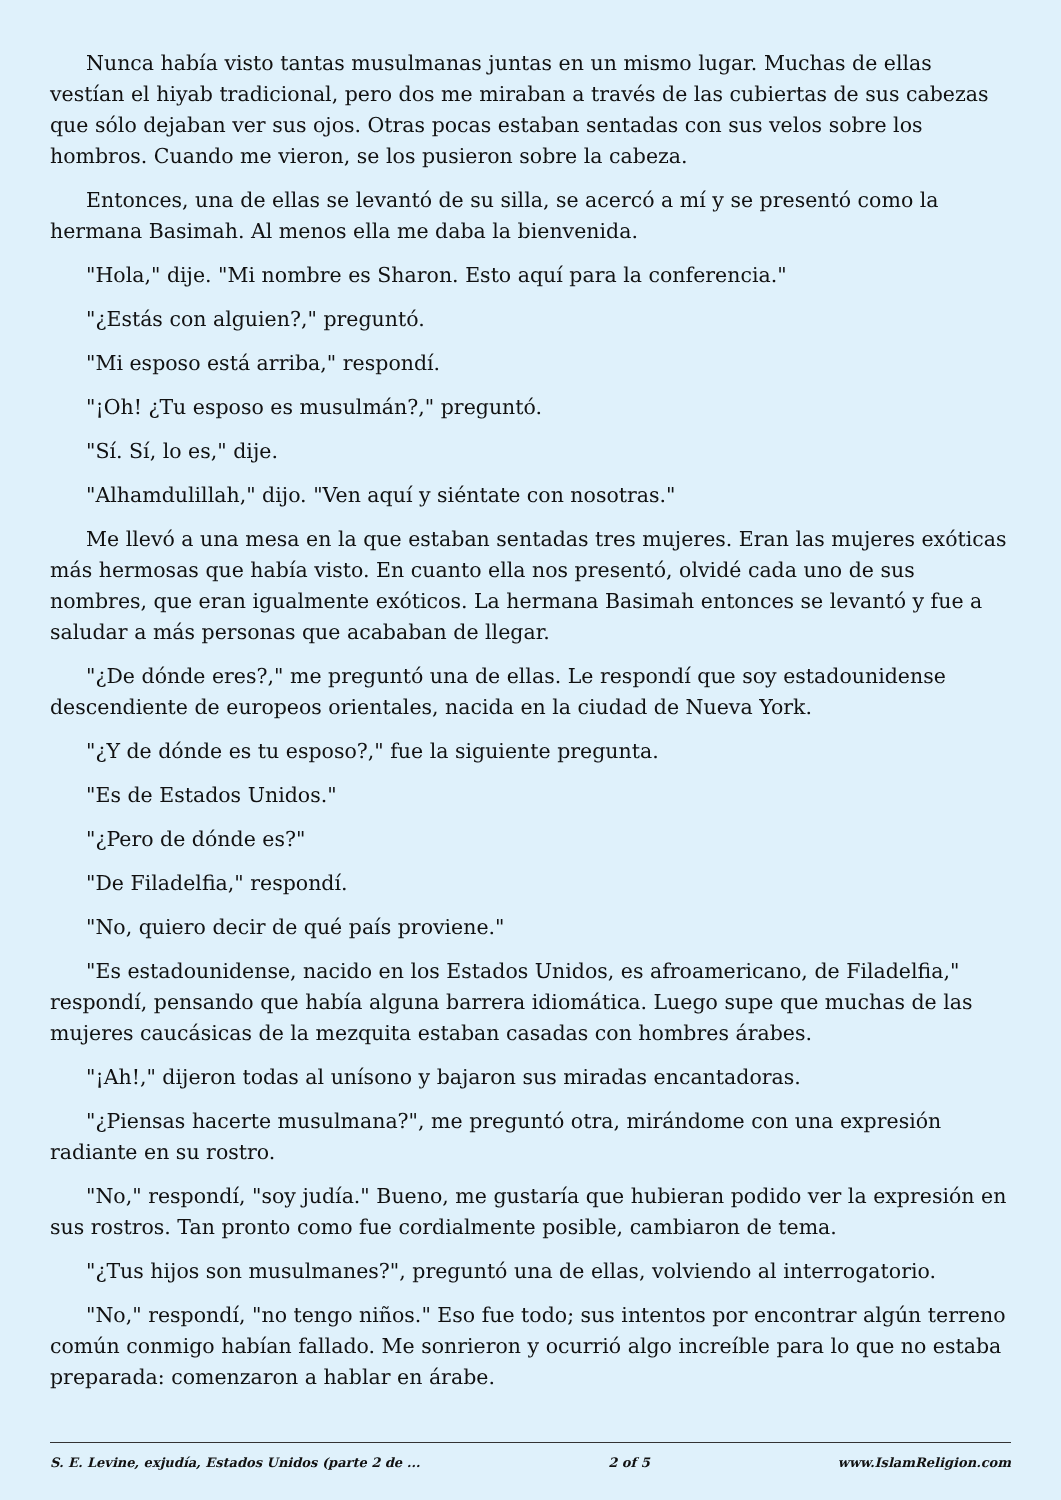Nunca había visto tantas musulmanas juntas en un mismo lugar. Muchas de ellas vestían el hiyab tradicional, pero dos me miraban a través de las cubiertas de sus cabezas que sólo dejaban ver sus ojos. Otras pocas estaban sentadas con sus velos sobre los hombros. Cuando me vieron, se los pusieron sobre la cabeza.
Entonces, una de ellas se levantó de su silla, se acercó a mí y se presentó como la hermana Basimah. Al menos ella me daba la bienvenida.
"Hola," dije. "Mi nombre es Sharon. Esto aquí para la conferencia."
"¿Estás con alguien?," preguntó.
"Mi esposo está arriba," respondí.
"¡Oh! ¿Tu esposo es musulmán?," preguntó.
"Sí. Sí, lo es," dije.
"Alhamdulillah," dijo. "Ven aquí y siéntate con nosotras."
Me llevó a una mesa en la que estaban sentadas tres mujeres. Eran las mujeres exóticas más hermosas que había visto. En cuanto ella nos presentó, olvidé cada uno de sus nombres, que eran igualmente exóticos. La hermana Basimah entonces se levantó y fue a saludar a más personas que acababan de llegar.
"¿De dónde eres?," me preguntó una de ellas. Le respondí que soy estadounidense descendiente de europeos orientales, nacida en la ciudad de Nueva York.
"¿Y de dónde es tu esposo?," fue la siguiente pregunta.
"Es de Estados Unidos."
"¿Pero de dónde es?"
"De Filadelfia," respondí.
"No, quiero decir de qué país proviene."
"Es estadounidense, nacido en los Estados Unidos, es afroamericano, de Filadelfia," respondí, pensando que había alguna barrera idiomática. Luego supe que muchas de las mujeres caucásicas de la mezquita estaban casadas con hombres árabes.
"¡Ah!," dijeron todas al unísono y bajaron sus miradas encantadoras.
"¿Piensas hacerte musulmana?", me preguntó otra, mirándome con una expresión radiante en su rostro.
"No," respondí, "soy judía." Bueno, me gustaría que hubieran podido ver la expresión en sus rostros. Tan pronto como fue cordialmente posible, cambiaron de tema.
"¿Tus hijos son musulmanes?", preguntó una de ellas, volviendo al interrogatorio.
"No," respondí, "no tengo niños." Eso fue todo; sus intentos por encontrar algún terreno común conmigo habían fallado. Me sonrieron y ocurrió algo increíble para lo que no estaba preparada: comenzaron a hablar en árabe.
S. E. Levine, exjudía, Estados Unidos (parte 2 de ... 2 of 5 www.IslamReligion.com